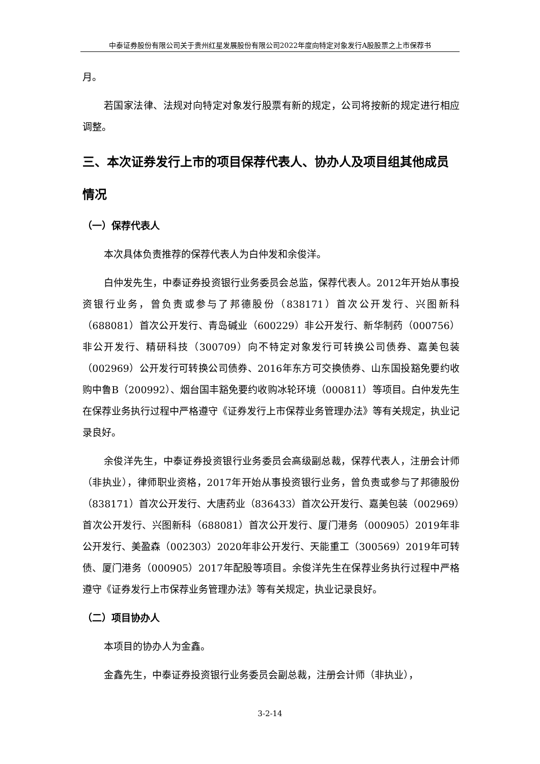中泰证券股份有限公司关于贵州红星发展股份有限公司2022年度向特定对象发行A股股票之上市保荐书
月。
若国家法律、法规对向特定对象发行股票有新的规定，公司将按新的规定进行相应调整。
三、本次证券发行上市的项目保荐代表人、协办人及项目组其他成员情况
（一）保荐代表人
本次具体负责推荐的保荐代表人为白仲发和余俊洋。
白仲发先生，中泰证券投资银行业务委员会总监，保荐代表人。2012年开始从事投资银行业务，曾负责或参与了邦德股份（838171）首次公开发行、兴图新科（688081）首次公开发行、青岛碱业（600229）非公开发行、新华制药（000756）非公开发行、精研科技（300709）向不特定对象发行可转换公司债券、嘉美包装（002969）公开发行可转换公司债券、2016年东方可交换债券、山东国投豁免要约收购中鲁B（200992）、烟台国丰豁免要约收购冰轮环境（000811）等项目。白仲发先生在保荐业务执行过程中严格遵守《证券发行上市保荐业务管理办法》等有关规定，执业记录良好。
余俊洋先生，中泰证券投资银行业务委员会高级副总裁，保荐代表人，注册会计师（非执业），律师职业资格，2017年开始从事投资银行业务，曾负责或参与了邦德股份（838171）首次公开发行、大唐药业（836433）首次公开发行、嘉美包装（002969）首次公开发行、兴图新科（688081）首次公开发行、厦门港务（000905）2019年非公开发行、美盈森（002303）2020年非公开发行、天能重工（300569）2019年可转债、厦门港务（000905）2017年配股等项目。余俊洋先生在保荐业务执行过程中严格遵守《证券发行上市保荐业务管理办法》等有关规定，执业记录良好。
（二）项目协办人
本项目的协办人为金鑫。
金鑫先生，中泰证券投资银行业务委员会副总裁，注册会计师（非执业），
3-2-14